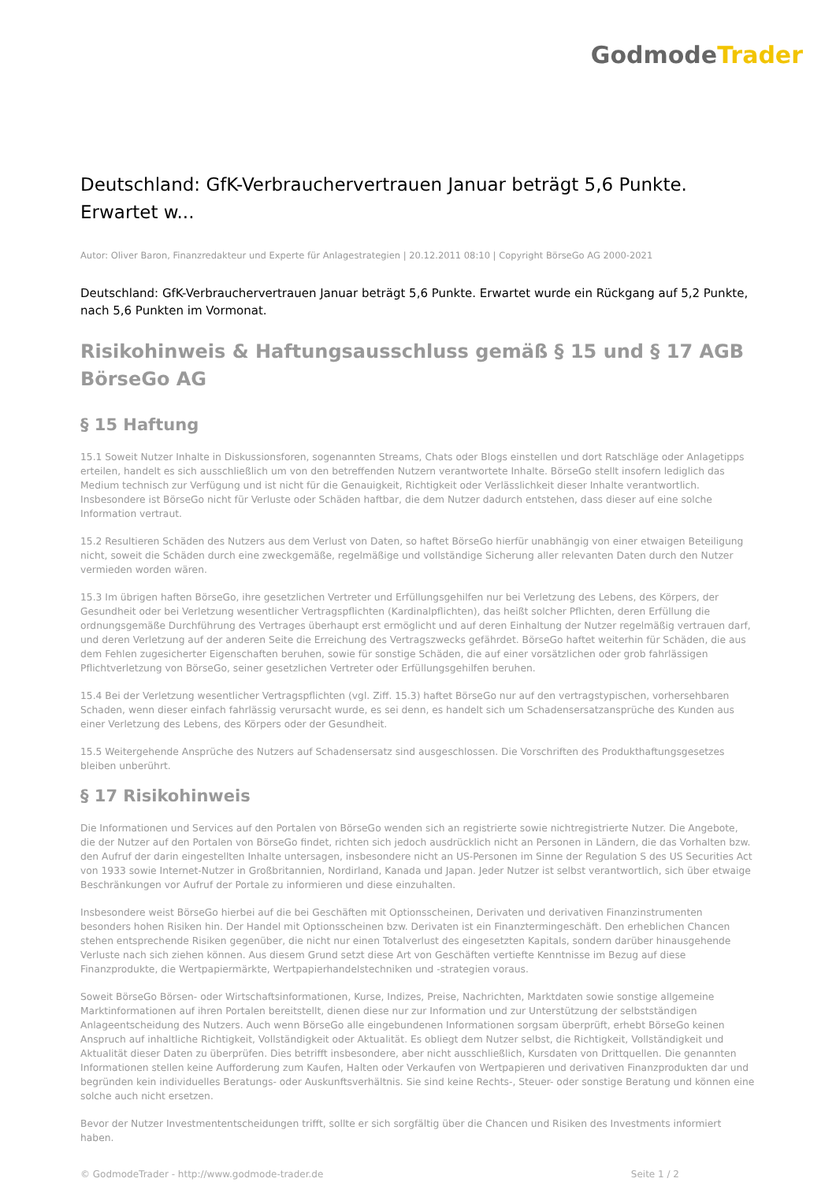Godmode Trader
Deutschland: GfK-Verbrauchervertrauen Januar beträgt 5,6 Punkte. Erwartet w...
Autor: Oliver Baron, Finanzredakteur und Experte für Anlagestrategien | 20.12.2011 08:10 | Copyright BörseGo AG 2000-2021
Deutschland: GfK-Verbrauchervertrauen Januar beträgt 5,6 Punkte. Erwartet wurde ein Rückgang auf 5,2 Punkte, nach 5,6 Punkten im Vormonat.
Risikohinweis & Haftungsausschluss gemäß § 15 und § 17 AGB BörseGo AG
§ 15 Haftung
15.1 Soweit Nutzer Inhalte in Diskussionsforen, sogenannten Streams, Chats oder Blogs einstellen und dort Ratschläge oder Anlagetipps erteilen, handelt es sich ausschließlich um von den betreffenden Nutzern verantwortete Inhalte. BörseGo stellt insofern lediglich das Medium technisch zur Verfügung und ist nicht für die Genauigkeit, Richtigkeit oder Verlässlichkeit dieser Inhalte verantwortlich. Insbesondere ist BörseGo nicht für Verluste oder Schäden haftbar, die dem Nutzer dadurch entstehen, dass dieser auf eine solche Information vertraut.
15.2 Resultieren Schäden des Nutzers aus dem Verlust von Daten, so haftet BörseGo hierfür unabhängig von einer etwaigen Beteiligung nicht, soweit die Schäden durch eine zweckgemäße, regelmäßige und vollständige Sicherung aller relevanten Daten durch den Nutzer vermieden worden wären.
15.3 Im übrigen haften BörseGo, ihre gesetzlichen Vertreter und Erfüllungsgehilfen nur bei Verletzung des Lebens, des Körpers, der Gesundheit oder bei Verletzung wesentlicher Vertragspflichten (Kardinalpflichten), das heißt solcher Pflichten, deren Erfüllung die ordnungsgemäße Durchführung des Vertrages überhaupt erst ermöglicht und auf deren Einhaltung der Nutzer regelmäßig vertrauen darf, und deren Verletzung auf der anderen Seite die Erreichung des Vertragszwecks gefährdet. BörseGo haftet weiterhin für Schäden, die aus dem Fehlen zugesicherter Eigenschaften beruhen, sowie für sonstige Schäden, die auf einer vorsätzlichen oder grob fahrlässigen Pflichtverletzung von BörseGo, seiner gesetzlichen Vertreter oder Erfüllungsgehilfen beruhen.
15.4 Bei der Verletzung wesentlicher Vertragspflichten (vgl. Ziff. 15.3) haftet BörseGo nur auf den vertragstypischen, vorhersehbaren Schaden, wenn dieser einfach fahrlässig verursacht wurde, es sei denn, es handelt sich um Schadensersatzansprüche des Kunden aus einer Verletzung des Lebens, des Körpers oder der Gesundheit.
15.5 Weitergehende Ansprüche des Nutzers auf Schadensersatz sind ausgeschlossen. Die Vorschriften des Produkthaftungsgesetzes bleiben unberührt.
§ 17 Risikohinweis
Die Informationen und Services auf den Portalen von BörseGo wenden sich an registrierte sowie nichtregistrierte Nutzer. Die Angebote, die der Nutzer auf den Portalen von BörseGo findet, richten sich jedoch ausdrücklich nicht an Personen in Ländern, die das Vorhalten bzw. den Aufruf der darin eingestellten Inhalte untersagen, insbesondere nicht an US-Personen im Sinne der Regulation S des US Securities Act von 1933 sowie Internet-Nutzer in Großbritannien, Nordirland, Kanada und Japan. Jeder Nutzer ist selbst verantwortlich, sich über etwaige Beschränkungen vor Aufruf der Portale zu informieren und diese einzuhalten.
Insbesondere weist BörseGo hierbei auf die bei Geschäften mit Optionsscheinen, Derivaten und derivativen Finanzinstrumenten besonders hohen Risiken hin. Der Handel mit Optionsscheinen bzw. Derivaten ist ein Finanztermingeschäft. Den erheblichen Chancen stehen entsprechende Risiken gegenüber, die nicht nur einen Totalverlust des eingesetzten Kapitals, sondern darüber hinausgehende Verluste nach sich ziehen können. Aus diesem Grund setzt diese Art von Geschäften vertiefte Kenntnisse im Bezug auf diese Finanzprodukte, die Wertpapiermärkte, Wertpapierhandelstechniken und -strategien voraus.
Soweit BörseGo Börsen- oder Wirtschaftsinformationen, Kurse, Indizes, Preise, Nachrichten, Marktdaten sowie sonstige allgemeine Marktinformationen auf ihren Portalen bereitstellt, dienen diese nur zur Information und zur Unterstützung der selbstständigen Anlageentscheidung des Nutzers. Auch wenn BörseGo alle eingebundenen Informationen sorgsam überprüft, erhebt BörseGo keinen Anspruch auf inhaltliche Richtigkeit, Vollständigkeit oder Aktualität. Es obliegt dem Nutzer selbst, die Richtigkeit, Vollständigkeit und Aktualität dieser Daten zu überprüfen. Dies betrifft insbesondere, aber nicht ausschließlich, Kursdaten von Drittquellen. Die genannten Informationen stellen keine Aufforderung zum Kaufen, Halten oder Verkaufen von Wertpapieren und derivativen Finanzprodukten dar und begründen kein individuelles Beratungs- oder Auskunftsverhältnis. Sie sind keine Rechts-, Steuer- oder sonstige Beratung und können eine solche auch nicht ersetzen.
Bevor der Nutzer Investmententscheidungen trifft, sollte er sich sorgfältig über die Chancen und Risiken des Investments informiert haben.
© GodmodeTrader - http://www.godmode-trader.de Seite 1 / 2